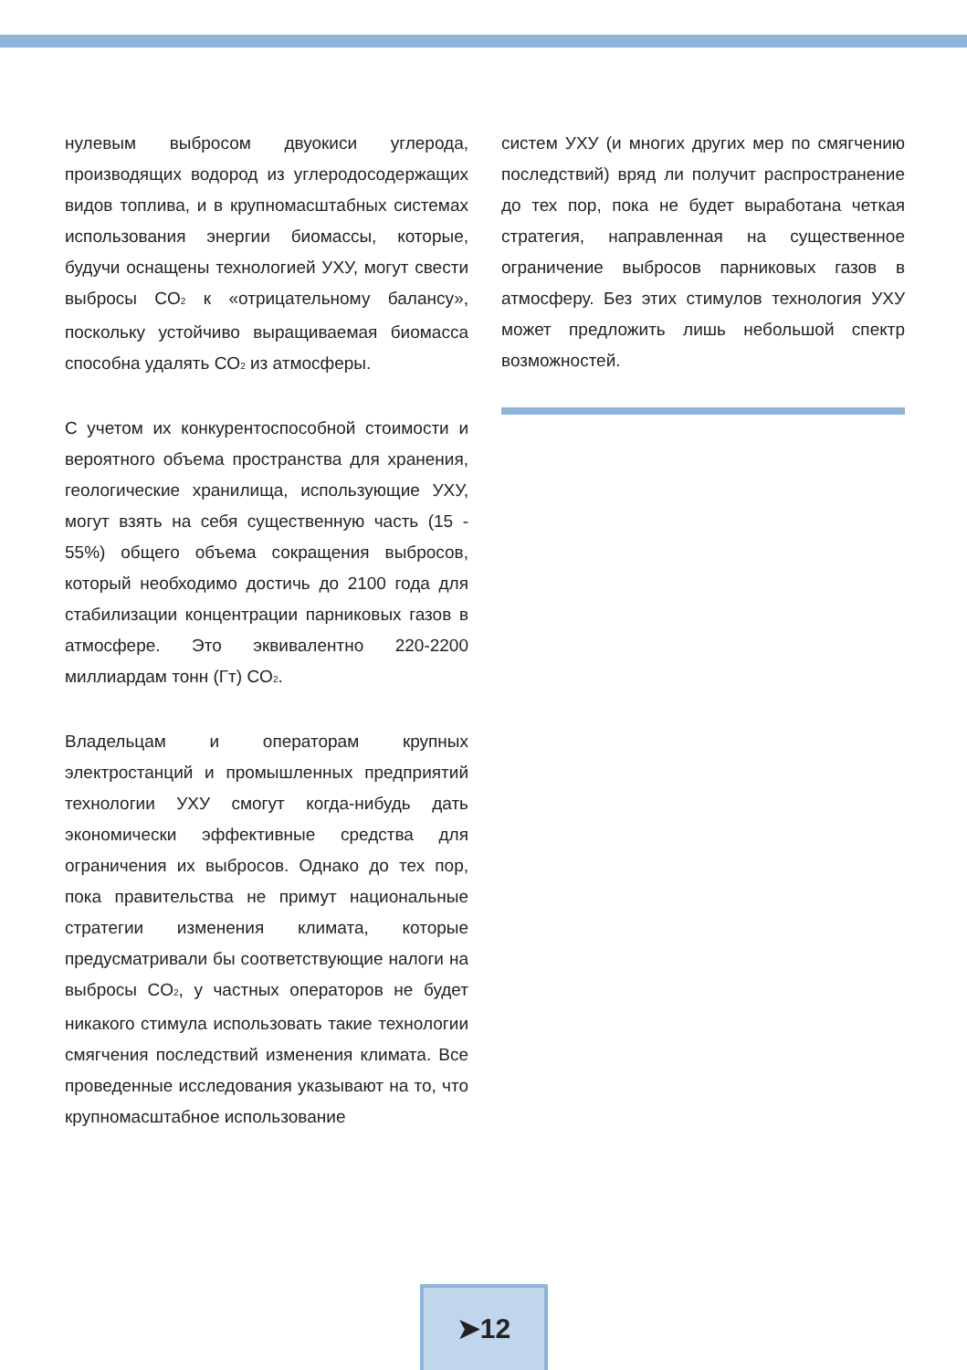нулевым выбросом двуокиси углерода, производящих водород из углеродосодержащих видов топлива, и в крупномасштабных системах использования энергии биомассы, которые, будучи оснащены технологией УХУ, могут свести выбросы CO<sub>2</sub> к «отрицательному балансу», поскольку устойчиво выращиваемая биомасса способна удалять CO<sub>2</sub> из атмосферы.
С учетом их конкурентоспособной стоимости и вероятного объема пространства для хранения, геологические хранилища, использующие УХУ, могут взять на себя существенную часть (15 - 55%) общего объема сокращения выбросов, который необходимо достичь до 2100 года для стабилизации концентрации парниковых газов в атмосфере. Это эквивалентно 220-2200 миллиардам тонн (Гт) CO<sub>2</sub>.
Владельцам и операторам крупных электростанций и промышленных предприятий технологии УХУ смогут когда-нибудь дать экономически эффективные средства для ограничения их выбросов. Однако до тех пор, пока правительства не примут национальные стратегии изменения климата, которые предусматривали бы соответствующие налоги на выбросы CO<sub>2</sub>, у частных операторов не будет никакого стимула использовать такие технологии смягчения последствий изменения климата. Все проведенные исследования указывают на то, что крупномасштабное использование
систем УХУ (и многих других мер по смягчению последствий) вряд ли получит распространение до тех пор, пока не будет выработана четкая стратегия, направленная на существенное ограничение выбросов парниковых газов в атмосферу. Без этих стимулов технология УХУ может предложить лишь небольшой спектр возможностей.
➤12